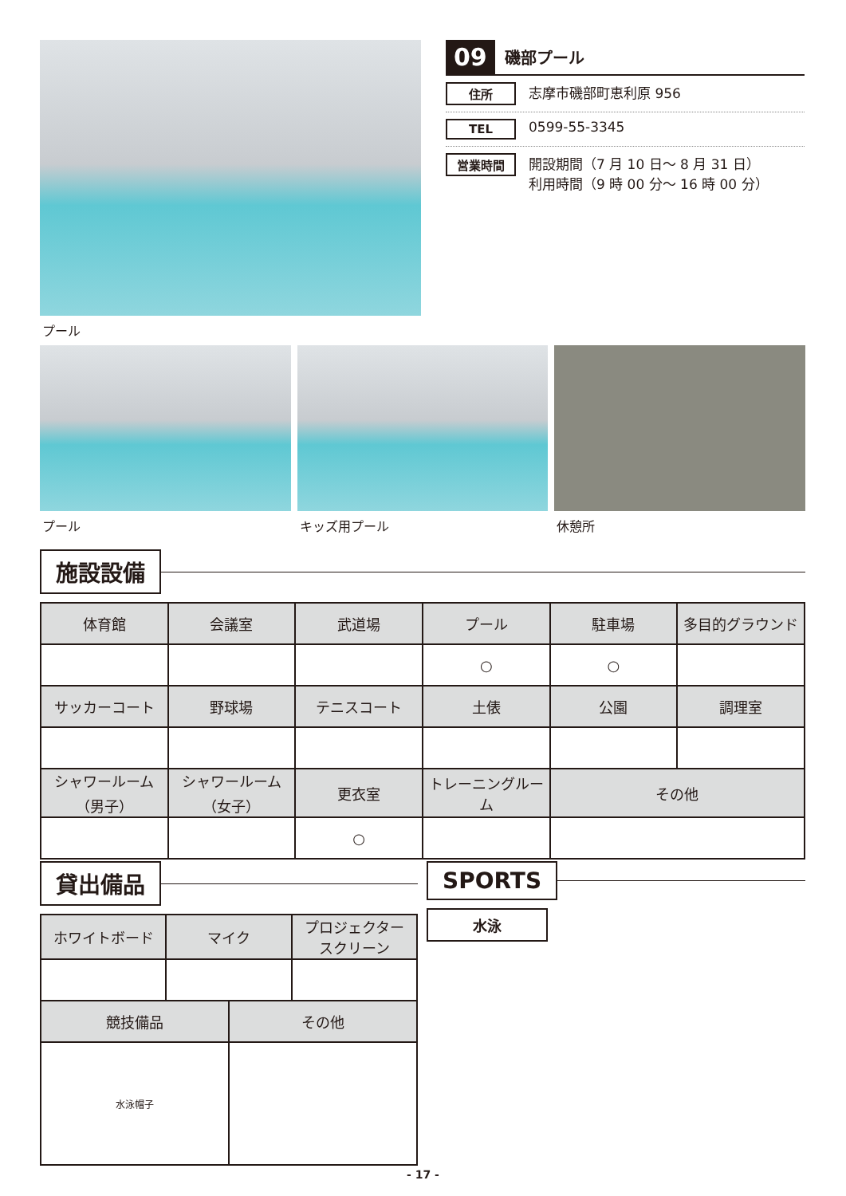プール
09 磯部プール
住所 志摩市磯部町恵利原 956
TEL 0599-55-3345
営業時間 開設期間（7 月 10 日～ 8 月 31 日）
利用時間（9 時 00 分～ 16 時 00 分）
プール キッズ用プール 休憩所
施設設備
| 体育館 | 会議室 | 武道場 | プール | 駐車場 | 多目的グラウンド |
| --- | --- | --- | --- | --- | --- |
| | | | ○ | ○ | |
| サッカーコート | 野球場 | テニスコート | 土俵 | 公園 | 調理室 |
| シャワールーム （男子） | シャワールーム （女子） | 更衣室 | トレーニングルーム | その他 | |
| | | ○ | | | |
貸出備品
| ホワイトボード | マイク | プロジェクター スクリーン |
| --- | --- | --- |
| 競技備品 | その他 |
| --- | --- |
| 水泳帽子 | |
SPORTS
水泳
- 17 -